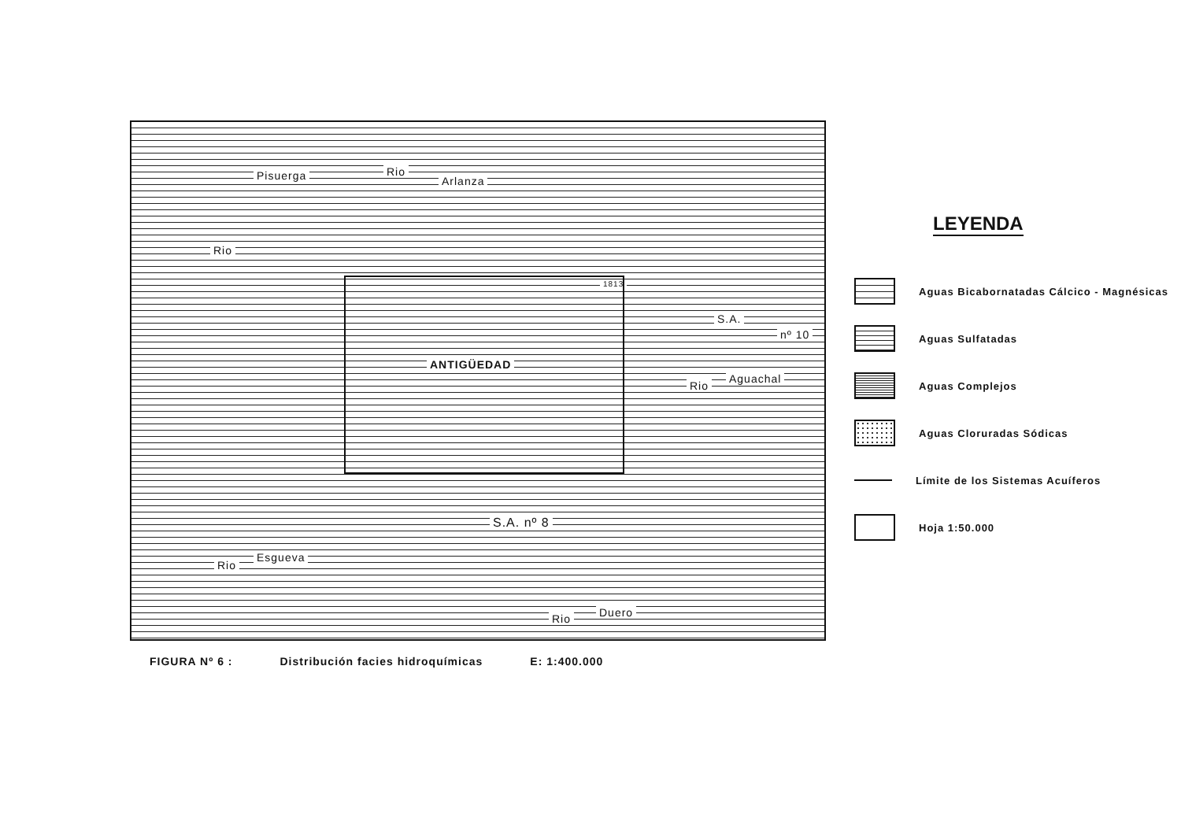Rio
Arlanza Pisuerga
Rio
1813
ANTIGÜEDAD
S.A.
nº 10
Rio
Aguachal
S.A. nº 8
Rio
Esgueva
Rio Duero
LEYENDA
Aguas Bicabornatadas Cálcico - Magnésicas
Aguas Sulfatadas
Aguas Complejos
Aguas Cloruradas Sódicas
Límite de los Sistemas Acuíferos
Hoja 1:50.000
FIGURA Nº 6 : Distribución facies hidroquímicas E: 1:400.000